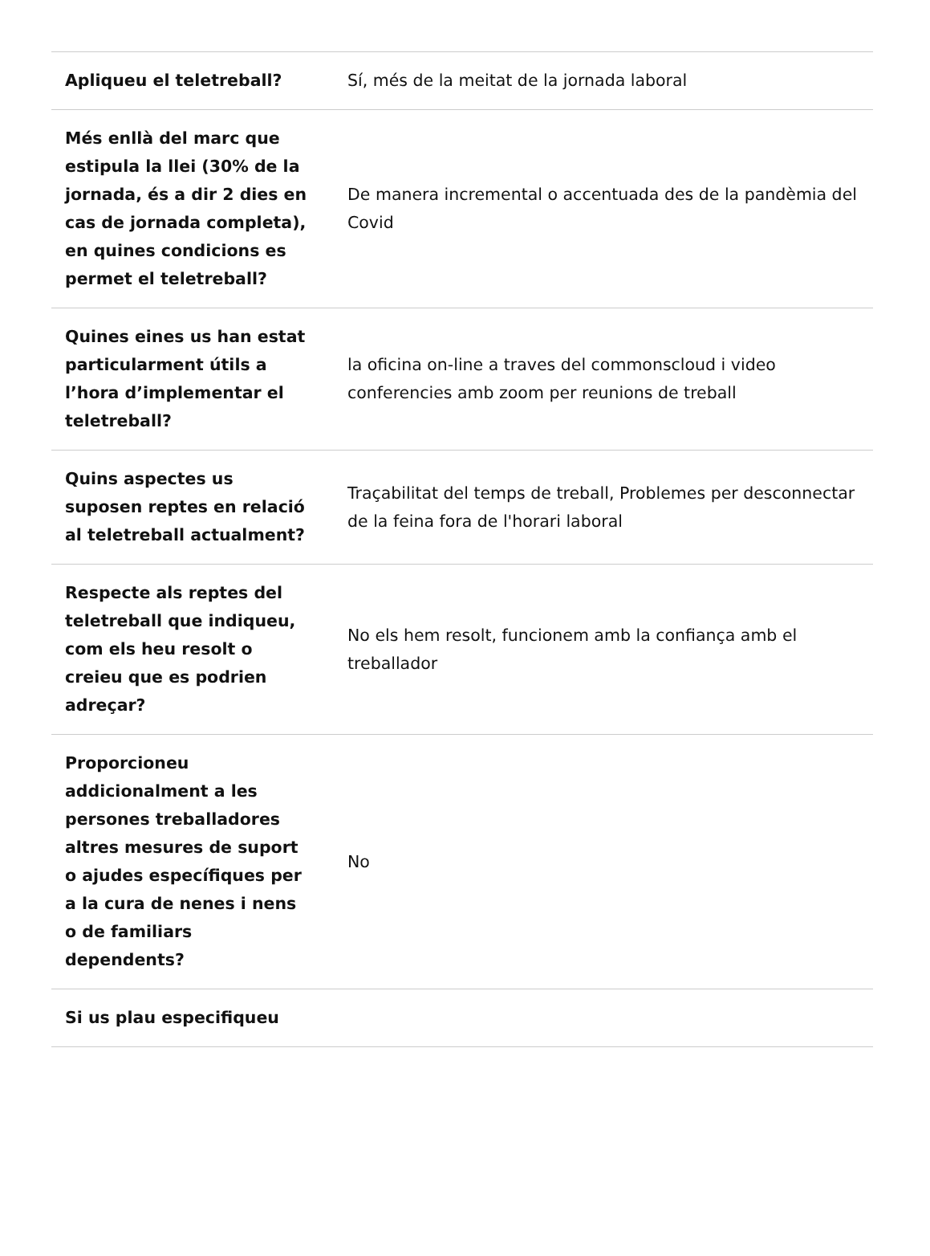| Apliqueu el teletreball? | Sí, més de la meitat de la jornada laboral |
| Més enllà del marc que estipula la llei (30% de la jornada, és a dir 2 dies en cas de jornada completa), en quines condicions es permet el teletreball? | De manera incremental o accentuada des de la pandèmia del Covid |
| Quines eines us han estat particularment útils a l’hora d’implementar el teletreball? | la oficina on-line a traves del commonscloud i video conferencies amb zoom per reunions de treball |
| Quins aspectes us suposen reptes en relació al teletreball actualment? | Traçabilitat del temps de treball, Problemes per desconnectar de la feina fora de l'horari laboral |
| Respecte als reptes del teletreball que indiqueu, com els heu resolt o creieu que es podrien adreçar? | No els hem resolt, funcionem amb la confiança amb el treballador |
| Proporcioneu addicionalment a les persones treballadores altres mesures de suport o ajudes específiques per a la cura de nenes i nens o de familiars dependents? | No |
| Si us plau especifiqueu | |